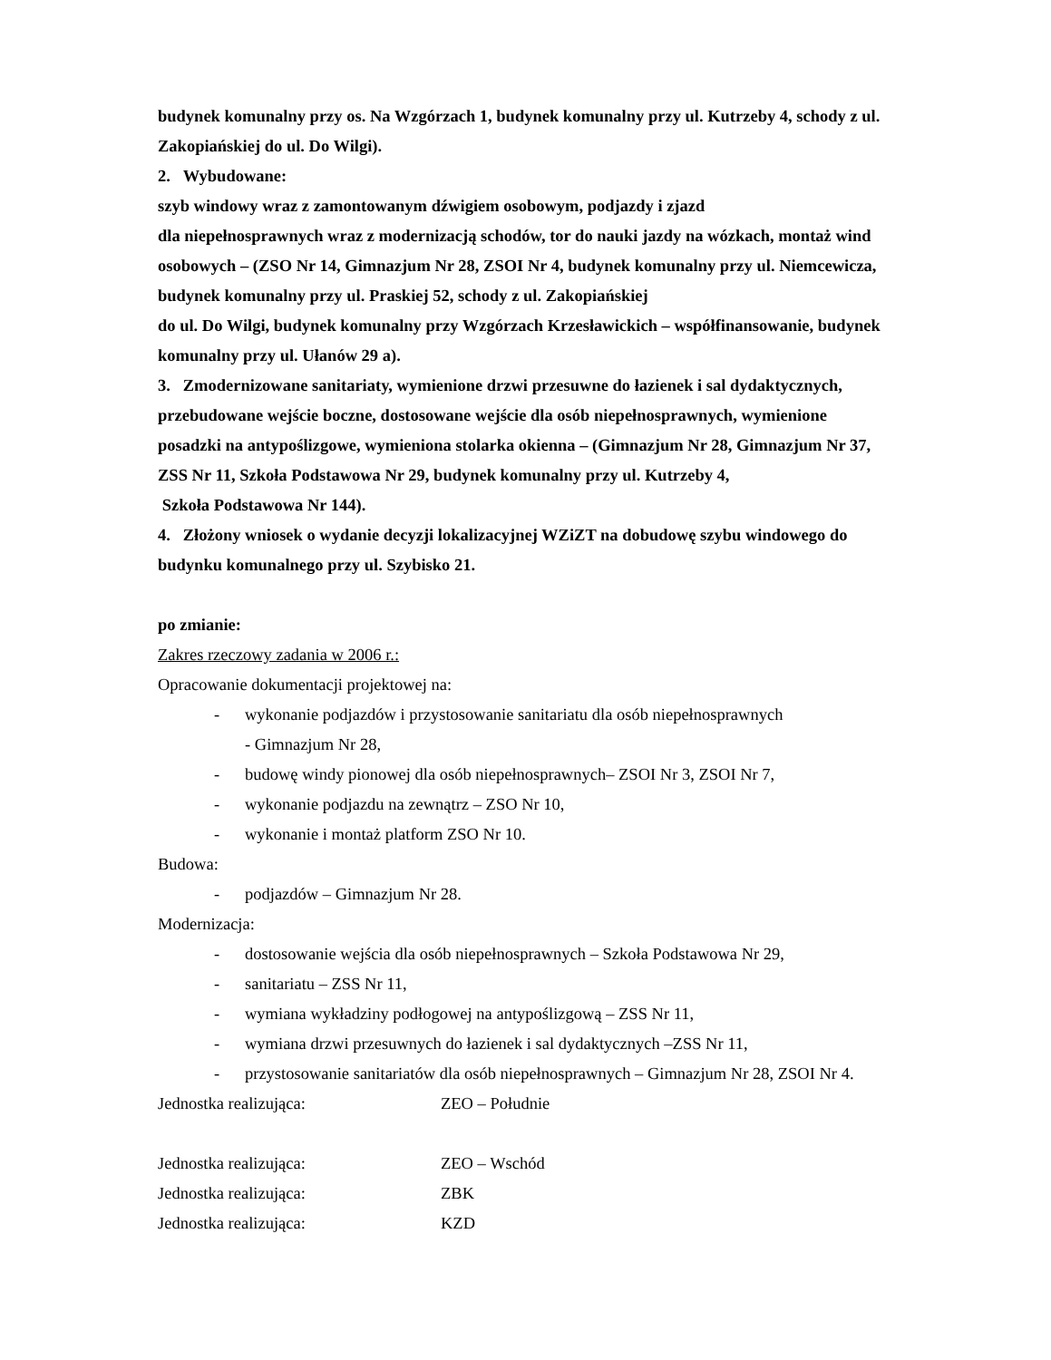budynek komunalny przy os. Na Wzgórzach 1, budynek komunalny przy ul. Kutrzeby 4, schody z ul. Zakopiańskiej do ul. Do Wilgi).
2. Wybudowane:
szyb windowy wraz z zamontowanym dźwigiem osobowym, podjazdy i zjazd
dla niepełnosprawnych wraz z modernizacją schodów, tor do nauki jazdy na wózkach, montaż wind osobowych – (ZSO Nr 14, Gimnazjum Nr 28, ZSOI Nr 4, budynek komunalny przy ul. Niemcewicza, budynek komunalny przy ul. Praskiej 52, schody z ul. Zakopiańskiej
do ul. Do Wilgi, budynek komunalny przy Wzgórzach Krzesławickich – współfinansowanie, budynek komunalny przy ul. Ułanów 29 a).
3. Zmodernizowane sanitariaty, wymienione drzwi przesuwne do łazienek i sal dydaktycznych, przebudowane wejście boczne, dostosowane wejście dla osób niepełnosprawnych, wymienione posadzki na antypoślizgowe, wymieniona stolarka okienna – (Gimnazjum Nr 28, Gimnazjum Nr 37, ZSS Nr 11, Szkoła Podstawowa Nr 29, budynek komunalny przy ul. Kutrzeby 4,
Szkoła Podstawowa Nr 144).
4. Złożony wniosek o wydanie decyzji lokalizacyjnej WZiZT na dobudowę szybu windowego do budynku komunalnego przy ul. Szybisko 21.
po zmianie:
Zakres rzeczowy zadania w 2006 r.:
Opracowanie dokumentacji projektowej na:
- wykonanie podjazdów i przystosowanie sanitariatu dla osób niepełnosprawnych
- Gimnazjum Nr 28,
- budowę windy pionowej dla osób niepełnosprawnych– ZSOI Nr 3, ZSOI Nr 7,
- wykonanie podjazdu na zewnątrz – ZSO Nr 10,
- wykonanie i montaż platform ZSO Nr 10.
Budowa:
- podjazdów – Gimnazjum Nr 28.
Modernizacja:
- dostosowanie wejścia dla osób niepełnosprawnych – Szkoła Podstawowa Nr 29,
- sanitariatu – ZSS Nr 11,
- wymiana wykładziny podłogowej na antypoślizgową – ZSS Nr 11,
- wymiana drzwi przesuwnych do łazienek i sal dydaktycznych –ZSS Nr 11,
- przystosowanie sanitariatów dla osób niepełnosprawnych – Gimnazjum Nr 28, ZSOI Nr 4.
Jednostka realizująca: ZEO – Południe
Jednostka realizująca: ZEO – Wschód
Jednostka realizująca: ZBK
Jednostka realizująca: KZD